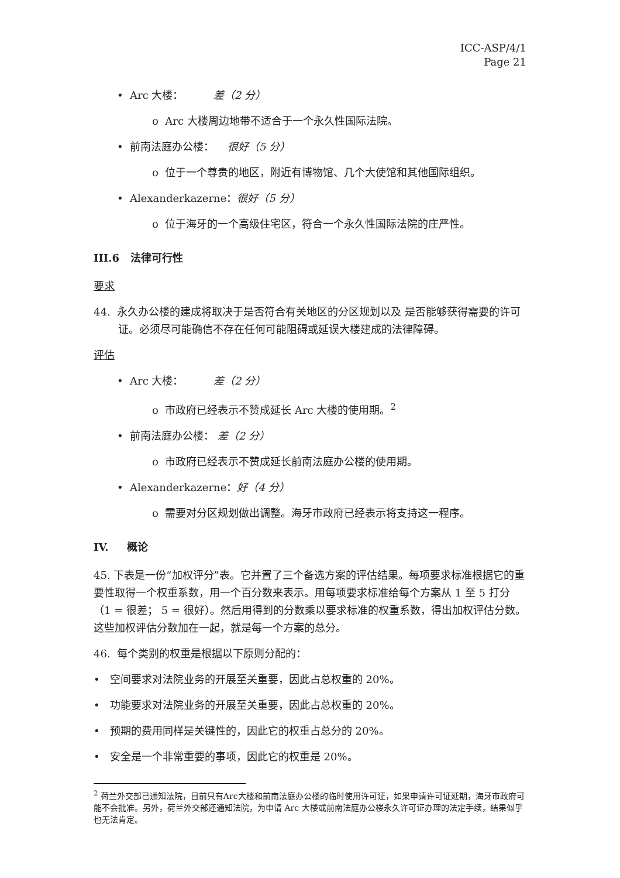ICC-ASP/4/1
Page 21
• Arc 大楼： 差（2 分）
o Arc 大楼周边地带不适合于一个永久性国际法院。
• 前南法庭办公楼： 很好（5 分）
o 位于一个尊贵的地区，附近有博物馆、几个大使馆和其他国际组织。
• Alexanderkazerne：很好（5 分）
o 位于海牙的一个高级住宅区，符合一个永久性国际法院的庄严性。
III.6 法律可行性
要求
44. 永久办公楼的建成将取决于是否符合有关地区的分区规划以及 是否能够获得需要的许可证。必须尽可能确信不存在任何可能阻碍或延误大楼建成的法律障碍。
评估
• Arc 大楼： 差（2 分）
o 市政府已经表示不赞成延长 Arc 大楼的使用期。<sup>2</sup>
• 前南法庭办公楼： 差（2 分）
o 市政府已经表示不赞成延长前南法庭办公楼的使用期。
• Alexanderkazerne：好（4 分）
o 需要对分区规划做出调整。海牙市政府已经表示将支持这一程序。
IV. 概论
45. 下表是一份“加权评分”表。它并置了三个备选方案的评估结果。每项要求标准根据它的重要性取得一个权重系数，用一个百分数来表示。用每项要求标准给每个方案从 1 至 5 打分（1 = 很差； 5 = 很好）。然后用得到的分数乘以要求标准的权重系数，得出加权评估分数。这些加权评估分数加在一起，就是每一个方案的总分。
46. 每个类别的权重是根据以下原则分配的：
• 空间要求对法院业务的开展至关重要，因此占总权重的 20%。
• 功能要求对法院业务的开展至关重要，因此占总权重的 20%。
• 预期的费用同样是关键性的，因此它的权重占总分的 20%。
• 安全是一个非常重要的事项，因此它的权重是 20%。
<sup>2</sup> 荷兰外交部已通知法院，目前只有Arc大楼和前南法庭办公楼的临时使用许可证，如果申请许可证延期，海牙市政府可能不会批准。另外，荷兰外交部还通知法院，为申请 Arc 大楼或前南法庭办公楼永久许可证办理的法定手续，结果似乎也无法肯定。